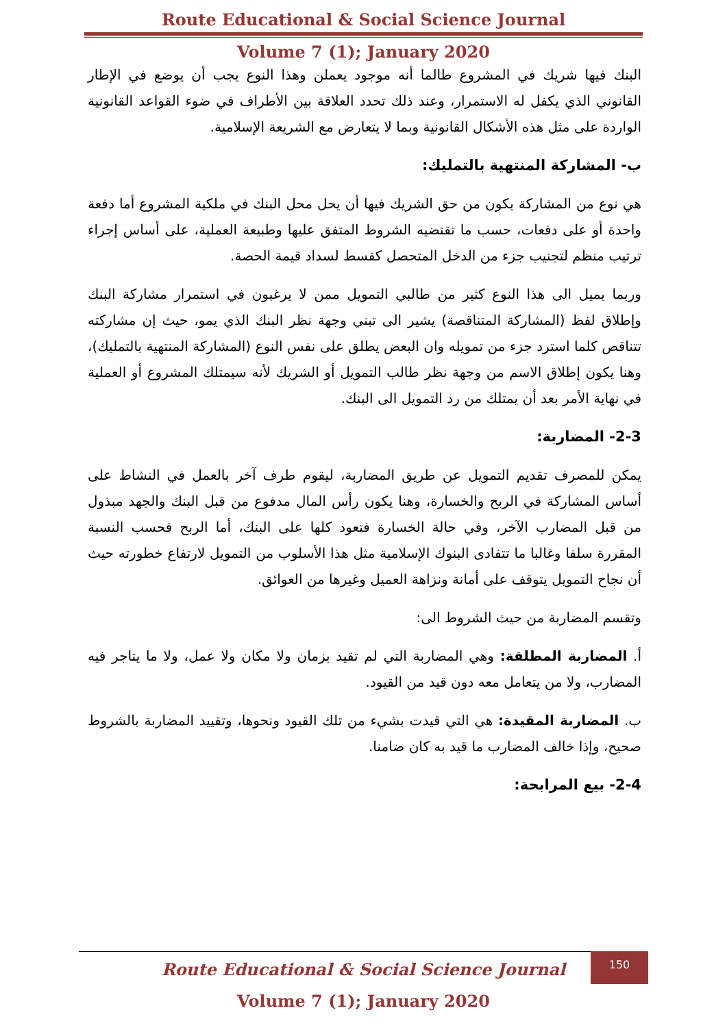Route Educational & Social Science Journal
Volume 7 (1); January 2020
البنك فيها شريك في المشروع طالما أنه موجود يعملن وهذا النوع يجب أن يوضع في الإطار القانوني الذي يكفل له الاستمرار، وعند ذلك تحدد العلاقة بين الأطراف في ضوء القواعد القانونية الواردة على مثل هذه الأشكال القانونية وبما لا يتعارض مع الشريعة الإسلامية.
ب- المشاركة المنتهية بالتمليك:
هي نوع من المشاركة يكون من حق الشريك فيها أن يحل محل البنك في ملكية المشروع أما دفعة واحدة أو على دفعات، حسب ما تقتضيه الشروط المتفق عليها وطبيعة العملية، على أساس إجراء ترتيب منظم لتجنيب جزء من الدخل المتحصل كقسط لسداد قيمة الحصة.
وربما يميل الى هذا النوع كثير من طالبي التمويل ممن لا يرغبون في استمرار مشاركة البنك وإطلاق لفظ (المشاركة المتناقصة) يشير الى تبني وجهة نظر البنك الذي يمو، حيث إن مشاركته تتناقص كلما استرد جزء من تمويله وان البعض يطلق على نفس النوع (المشاركة المنتهية بالتمليك)، وهنا يكون إطلاق الاسم من وجهة نظر طالب التمويل أو الشريك لأنه سيمتلك المشروع أو العملية في نهاية الأمر بعد أن يمتلك من رد التمويل الى البنك.
2-3- المضاربة:
يمكن للمصرف تقديم التمويل عن طريق المضاربة، ليقوم طرف آخر بالعمل في النشاط على أساس المشاركة في الربح والخسارة، وهنا يكون رأس المال مدفوع من قبل البنك والجهد مبذول من قبل المضارب الآخر، وفي حالة الخسارة فتعود كلها على البنك، أما الربح فحسب النسبة المقررة سلفا وغالبا ما تتفادى البنوك الإسلامية مثل هذا الأسلوب من التمويل لارتفاع خطورته حيث أن نجاح التمويل يتوقف على أمانة ونزاهة العميل وغيرها من العوائق.
وتقسم المضاربة من حيث الشروط الى:
أ. المضاربة المطلقة: وهي المضاربة التي لم تقيد بزمان ولا مكان ولا عمل، ولا ما يتاجر فيه المضارب، ولا من يتعامل معه دون قيد من القيود.
ب. المضاربة المقيدة: هي التي قيدت بشيء من تلك القيود ونحوها، وتقييد المضاربة بالشروط صحيح، وإذا خالف المضارب ما قيد به كان ضامنا.
2-4- بيع المرابحة:
150
Route Educational & Social Science Journal
Volume 7 (1); January 2020